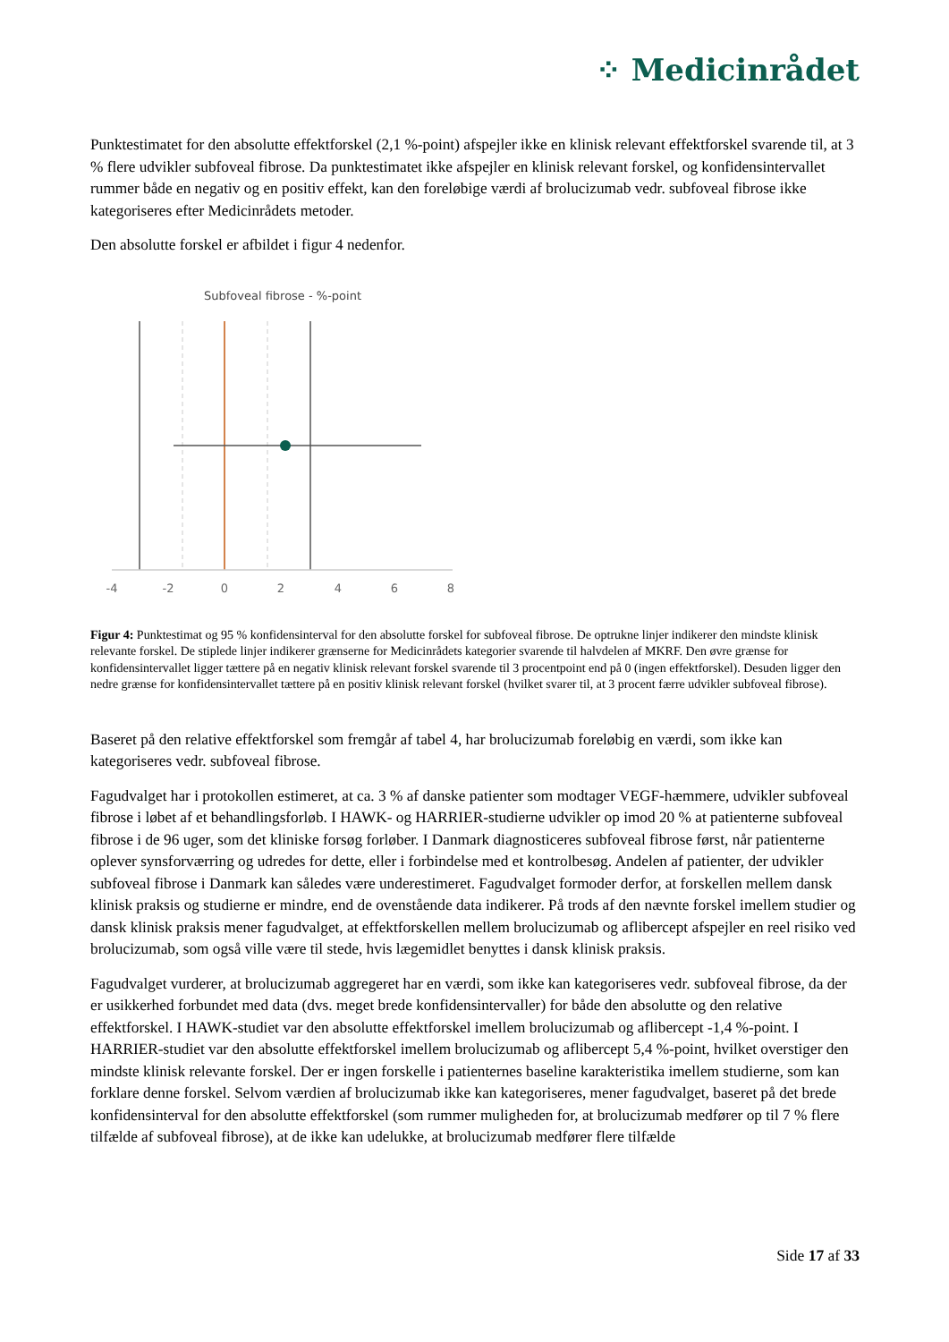⁘ Medicinrådet
Punktestimatet for den absolutte effektforskel (2,1 %-point) afspejler ikke en klinisk relevant effektforskel svarende til, at 3 % flere udvikler subfoveal fibrose. Da punktestimatet ikke afspejler en klinisk relevant forskel, og konfidensintervallet rummer både en negativ og en positiv effekt, kan den foreløbige værdi af brolucizumab vedr. subfoveal fibrose ikke kategoriseres efter Medicinrådets metoder.
Den absolutte forskel er afbildet i figur 4 nedenfor.
Subfoveal fibrose - %-point
-4
-2
0
2
4
6
8
Figur 4: Punktestimat og 95 % konfidensinterval for den absolutte forskel for subfoveal fibrose. De optrukne linjer indikerer den mindste klinisk relevante forskel. De stiplede linjer indikerer grænserne for Medicinrådets kategorier svarende til halvdelen af MKRF. Den øvre grænse for konfidensintervallet ligger tættere på en negativ klinisk relevant forskel svarende til 3 procentpoint end på 0 (ingen effektforskel). Desuden ligger den nedre grænse for konfidensintervallet tættere på en positiv klinisk relevant forskel (hvilket svarer til, at 3 procent færre udvikler subfoveal fibrose).
Baseret på den relative effektforskel som fremgår af tabel 4, har brolucizumab foreløbig en værdi, som ikke kan kategoriseres vedr. subfoveal fibrose.
Fagudvalget har i protokollen estimeret, at ca. 3 % af danske patienter som modtager VEGF-hæmmere, udvikler subfoveal fibrose i løbet af et behandlingsforløb. I HAWK- og HARRIER-studierne udvikler op imod 20 % at patienterne subfoveal fibrose i de 96 uger, som det kliniske forsøg forløber. I Danmark diagnosticeres subfoveal fibrose først, når patienterne oplever synsforværring og udredes for dette, eller i forbindelse med et kontrolbesøg. Andelen af patienter, der udvikler subfoveal fibrose i Danmark kan således være underestimeret. Fagudvalget formoder derfor, at forskellen mellem dansk klinisk praksis og studierne er mindre, end de ovenstående data indikerer. På trods af den nævnte forskel imellem studier og dansk klinisk praksis mener fagudvalget, at effektforskellen mellem brolucizumab og aflibercept afspejler en reel risiko ved brolucizumab, som også ville være til stede, hvis lægemidlet benyttes i dansk klinisk praksis.
Fagudvalget vurderer, at brolucizumab aggregeret har en værdi, som ikke kan kategoriseres vedr. subfoveal fibrose, da der er usikkerhed forbundet med data (dvs. meget brede konfidensintervaller) for både den absolutte og den relative effektforskel. I HAWK-studiet var den absolutte effektforskel imellem brolucizumab og aflibercept -1,4 %-point. I HARRIER-studiet var den absolutte effektforskel imellem brolucizumab og aflibercept 5,4 %-point, hvilket overstiger den mindste klinisk relevante forskel. Der er ingen forskelle i patienternes baseline karakteristika imellem studierne, som kan forklare denne forskel. Selvom værdien af brolucizumab ikke kan kategoriseres, mener fagudvalget, baseret på det brede konfidensinterval for den absolutte effektforskel (som rummer muligheden for, at brolucizumab medfører op til 7 % flere tilfælde af subfoveal fibrose), at de ikke kan udelukke, at brolucizumab medfører flere tilfælde
Side 17 af 33